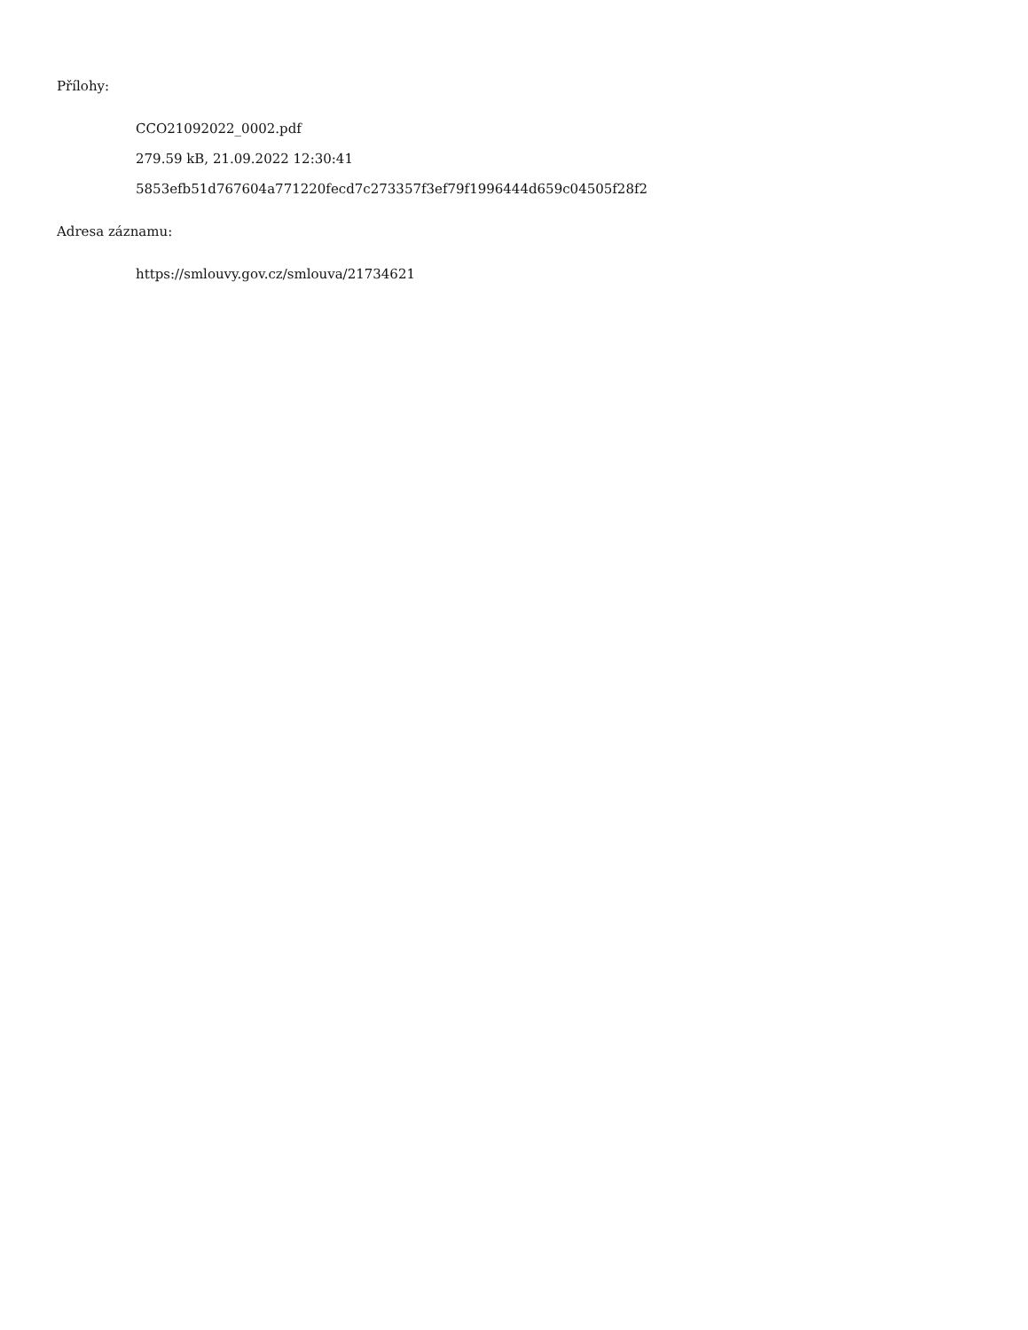Přílohy:
CCO21092022_0002.pdf
279.59 kB, 21.09.2022 12:30:41
5853efb51d767604a771220fecd7c273357f3ef79f1996444d659c04505f28f2
Adresa záznamu:
https://smlouvy.gov.cz/smlouva/21734621